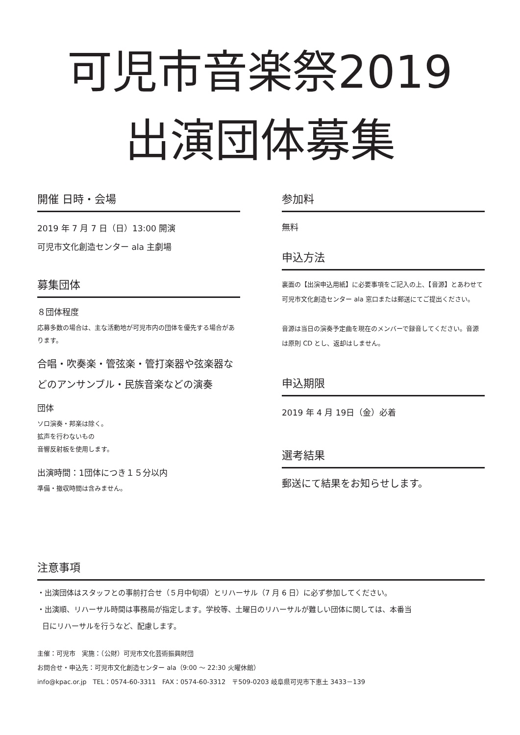可児市音楽祭2019
出演団体募集
開催 日時・会場
2019 年 7 月 7 日（日）13:00 開演
可児市文化創造センター ala 主劇場
募集団体
８団体程度
応募多数の場合は、主な活動地が可児市内の団体を優先する場合があります。
合唱・吹奏楽・管弦楽・管打楽器や弦楽器などのアンサンブル・民族音楽などの演奏
団体
ソロ演奏・邦楽は除く。
拡声を行わないもの
音響反射板を使用します。
出演時間：1団体につき１５分以内
準備・撤収時間は含みません。
参加料
無料
申込方法
裏面の【出演申込用紙】に必要事項をご記入の上、【音源】とあわせて可児市文化創造センター ala 窓口または郵送にてご提出ください。
音源は当日の演奏予定曲を現在のメンバーで録音してください。音源は原則 CD とし、返却はしません。
申込期限
2019 年 4 月 19日（金）必着
選考結果
郵送にて結果をお知らせします。
注意事項
・出演団体はスタッフとの事前打合せ（５月中旬頃）とリハーサル（7 月 6 日）に必ず参加してください。
・出演順、リハーサル時間は事務局が指定します。学校等、土曜日のリハーサルが難しい団体に関しては、本番当
日にリハーサルを行うなど、配慮します。
主催：可児市　実施：（公財）可児市文化芸術振興財団
お問合せ・申込先：可児市文化創造センター ala（9:00 ～ 22:30 火曜休館）
info@kpac.or.jp　TEL：0574-60-3311　FAX：0574-60-3312　〒509-0203 岐阜県可児市下恵土 3433－139